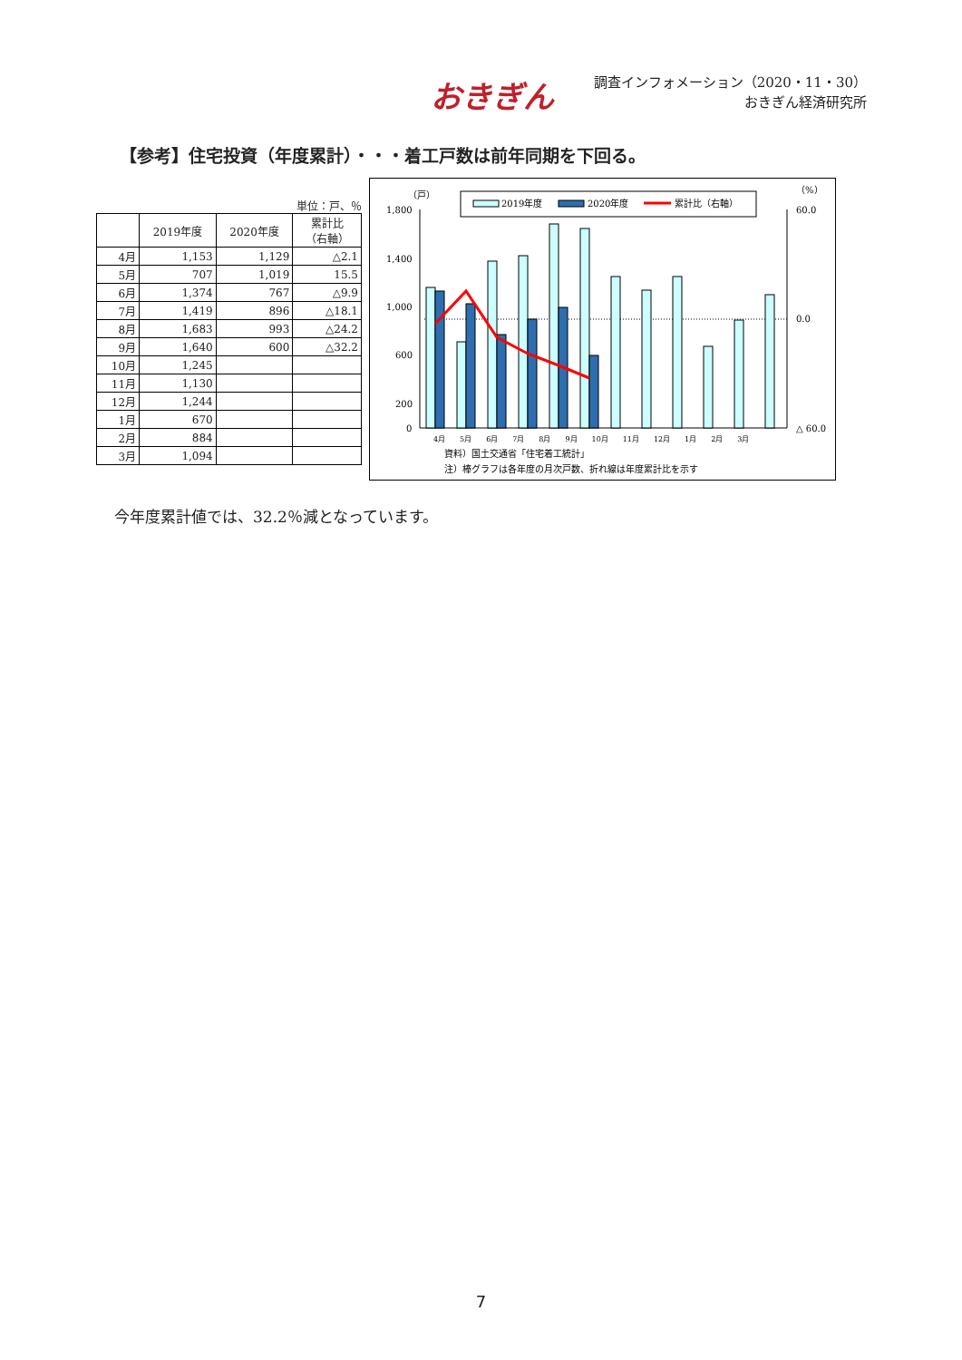おきぎん
調査インフォメーション（2020・11・30）
おきぎん経済研究所
【参考】住宅投資（年度累計）・・・着工戸数は前年同期を下回る。
単位：戸、％
| | 2019年度 | 2020年度 | 累計比 （右軸） |
| --- | --- | --- | --- |
| 4月 | 1,153 | 1,129 | △2.1 |
| 5月 | 707 | 1,019 | 15.5 |
| 6月 | 1,374 | 767 | △9.9 |
| 7月 | 1,419 | 896 | △18.1 |
| 8月 | 1,683 | 993 | △24.2 |
| 9月 | 1,640 | 600 | △32.2 |
| 10月 | 1,245 | | |
| 11月 | 1,130 | | |
| 12月 | 1,244 | | |
| 1月 | 670 | | |
| 2月 | 884 | | |
| 3月 | 1,094 | | |
（戸）
（%）
2019年度
2020年度
累計比（右軸）
1,800
1,400
1,000
600
200
0
60.0
0.0
△ 60.0
4月　　5月　　6月　　7月　　8月　　9月　　10月　　11月　　12月　　1月　　2月　　3月
資料）国土交通省「住宅着工統計」
注）棒グラフは各年度の月次戸数、折れ線は年度累計比を示す
今年度累計値では、32.2％減となっています。
7